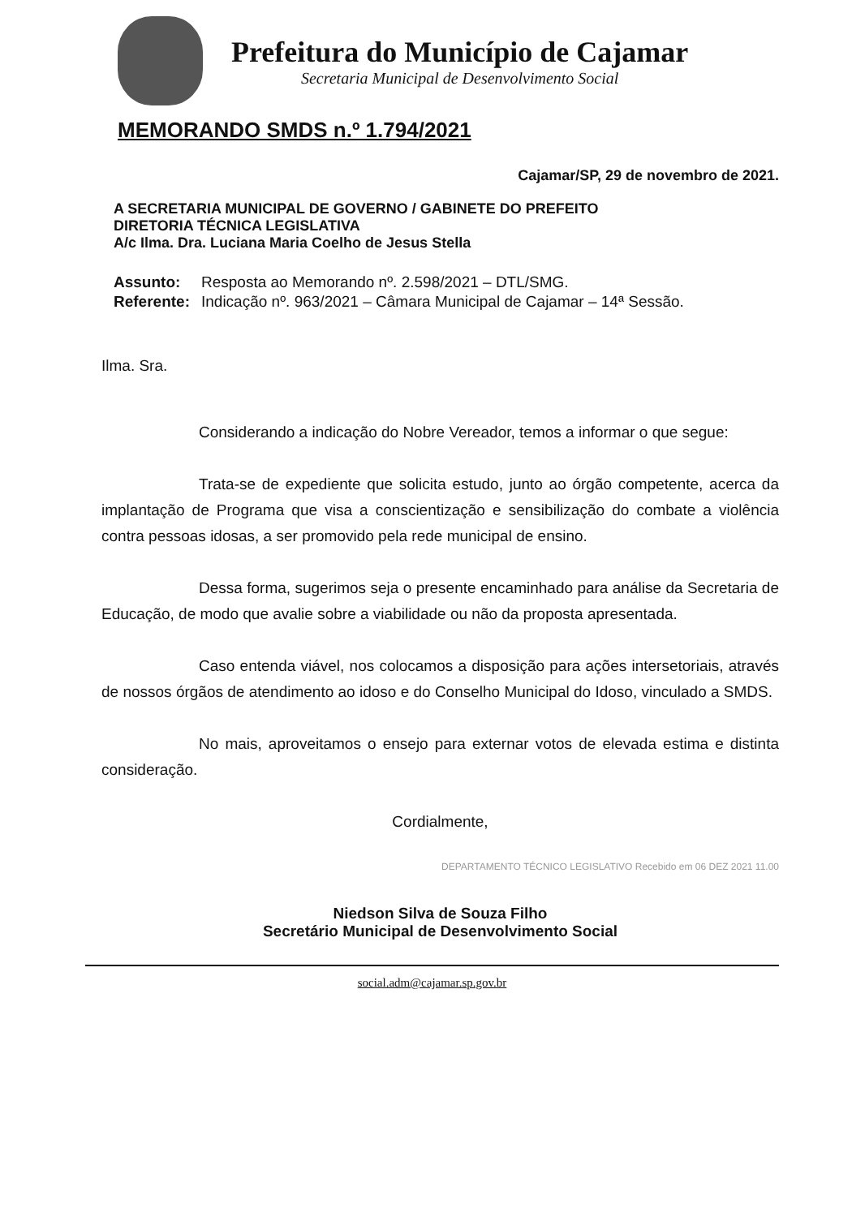Prefeitura do Município de Cajamar
Secretaria Municipal de Desenvolvimento Social
MEMORANDO SMDS n.º 1.794/2021
Cajamar/SP, 29 de novembro de 2021.
A SECRETARIA MUNICIPAL DE GOVERNO / GABINETE DO PREFEITO
DIRETORIA TÉCNICA LEGISLATIVA
A/c Ilma. Dra. Luciana Maria Coelho de Jesus Stella
| Assunto: | Resposta ao Memorando nº. 2.598/2021 – DTL/SMG. |
| Referente: | Indicação nº. 963/2021 – Câmara Municipal de Cajamar – 14ª Sessão. |
Ilma. Sra.
Considerando a indicação do Nobre Vereador, temos a informar o que segue:
Trata-se de expediente que solicita estudo, junto ao órgão competente, acerca da implantação de Programa que visa a conscientização e sensibilização do combate a violência contra pessoas idosas, a ser promovido pela rede municipal de ensino.
Dessa forma, sugerimos seja o presente encaminhado para análise da Secretaria de Educação, de modo que avalie sobre a viabilidade ou não da proposta apresentada.
Caso entenda viável, nos colocamos a disposição para ações intersetoriais, através de nossos órgãos de atendimento ao idoso e do Conselho Municipal do Idoso, vinculado a SMDS.
No mais, aproveitamos o ensejo para externar votos de elevada estima e distinta consideração.
Cordialmente,
DEPARTAMENTO TÉCNICO LEGISLATIVO Recebido em 06 DEZ 2021 11.00
Niedson Silva de Souza Filho
Secretário Municipal de Desenvolvimento Social
social.adm@cajamar.sp.gov.br